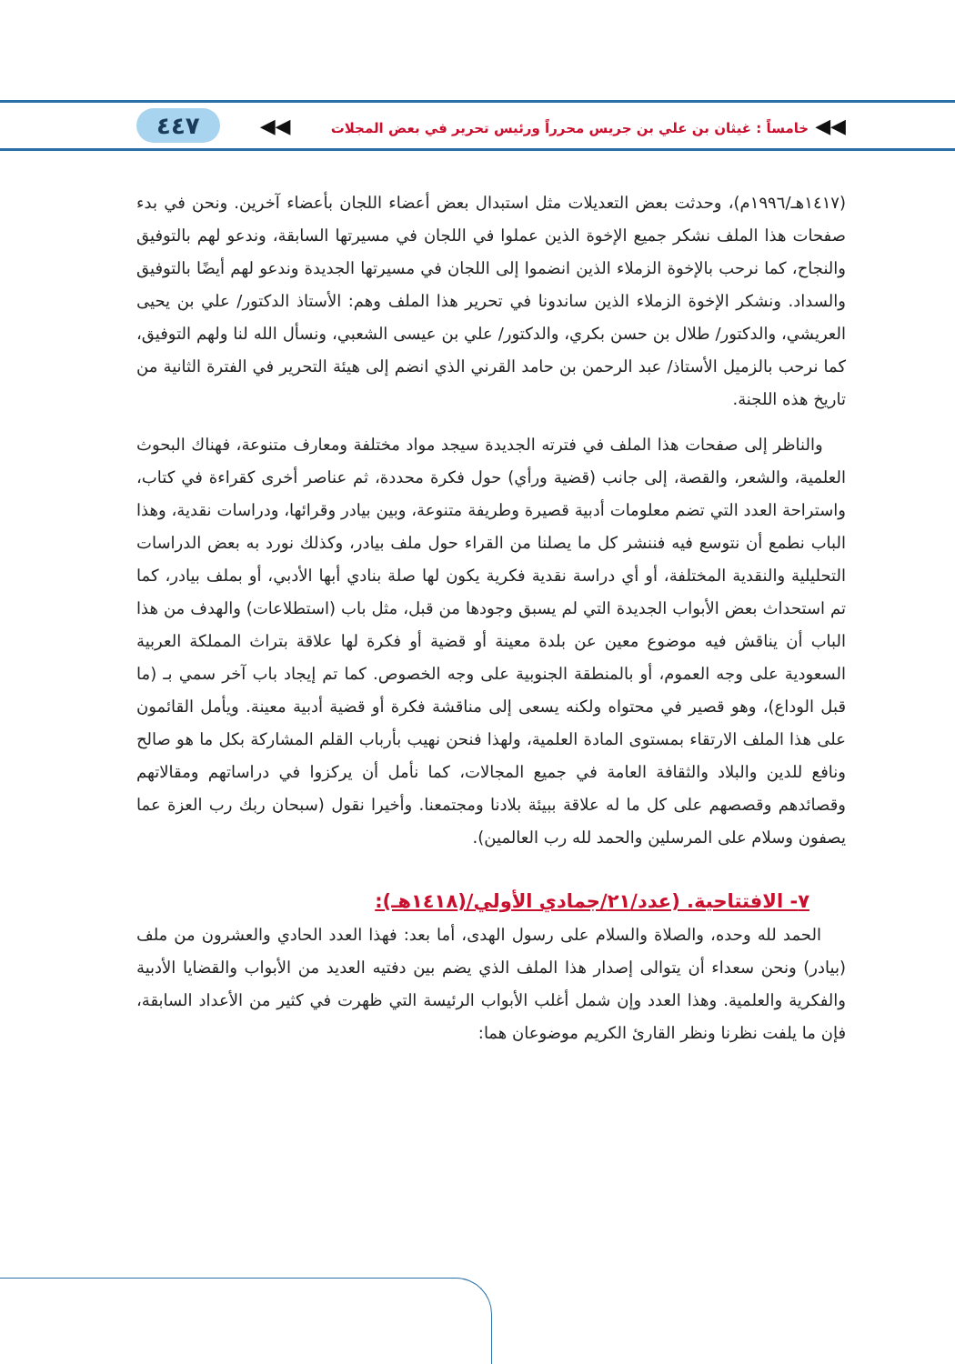◀◀ خامساً : غيثان بن علي بن جريس محرراً ورئيس تحرير في بعض المجلات ◀◀ ٤٤٧
(١٤١٧هـ/١٩٩٦م)، وحدثت بعض التعديلات مثل استبدال بعض أعضاء اللجان بأعضاء آخرين. ونحن في بدء صفحات هذا الملف نشكر جميع الإخوة الذين عملوا في اللجان في مسيرتها السابقة، وندعو لهم بالتوفيق والنجاح، كما نرحب بالإخوة الزملاء الذين انضموا إلى اللجان في مسيرتها الجديدة وندعو لهم أيضًا بالتوفيق والسداد. ونشكر الإخوة الزملاء الذين ساندونا في تحرير هذا الملف وهم: الأستاذ الدكتور/ علي بن يحيى العريشي، والدكتور/ طلال بن حسن بكري، والدكتور/ علي بن عيسى الشعبي، ونسأل الله لنا ولهم التوفيق، كما نرحب بالزميل الأستاذ/ عبد الرحمن بن حامد القرني الذي انضم إلى هيئة التحرير في الفترة الثانية من تاريخ هذه اللجنة.
والناظر إلى صفحات هذا الملف في فترته الجديدة سيجد مواد مختلفة ومعارف متنوعة، فهناك البحوث العلمية، والشعر، والقصة، إلى جانب (قضية ورأي) حول فكرة محددة، ثم عناصر أخرى كقراءة في كتاب، واستراحة العدد التي تضم معلومات أدبية قصيرة وطريفة متنوعة، وبين بيادر وقرائها، ودراسات نقدية، وهذا الباب نطمع أن نتوسع فيه فننشر كل ما يصلنا من القراء حول ملف بيادر، وكذلك نورد به بعض الدراسات التحليلية والنقدية المختلفة، أو أي دراسة نقدية فكرية يكون لها صلة بنادي أبها الأدبي، أو بملف بيادر، كما تم استحداث بعض الأبواب الجديدة التي لم يسبق وجودها من قبل، مثل باب (استطلاعات) والهدف من هذا الباب أن يناقش فيه موضوع معين عن بلدة معينة أو قضية أو فكرة لها علاقة بتراث المملكة العربية السعودية على وجه العموم، أو بالمنطقة الجنوبية على وجه الخصوص. كما تم إيجاد باب آخر سمي بـ (ما قبل الوداع)، وهو قصير في محتواه ولكنه يسعى إلى مناقشة فكرة أو قضية أدبية معينة. ويأمل القائمون على هذا الملف الارتقاء بمستوى المادة العلمية، ولهذا فنحن نهيب بأرباب القلم المشاركة بكل ما هو صالح ونافع للدين والبلاد والثقافة العامة في جميع المجالات، كما نأمل أن يركزوا في دراساتهم ومقالاتهم وقصائدهم وقصصهم على كل ما له علاقة ببيئة بلادنا ومجتمعنا. وأخيرا نقول (سبحان ربك رب العزة عما يصفون وسلام على المرسلين والحمد لله رب العالمين).
٧- الافتتاحية. (عدد/٢١/جمادي الأولي/(١٤١٨هـ):
الحمد لله وحده، والصلاة والسلام على رسول الهدى، أما بعد: فهذا العدد الحادي والعشرون من ملف (بيادر) ونحن سعداء أن يتوالى إصدار هذا الملف الذي يضم بين دفتيه العديد من الأبواب والقضايا الأدبية والفكرية والعلمية. وهذا العدد وإن شمل أغلب الأبواب الرئيسة التي ظهرت في كثير من الأعداد السابقة، فإن ما يلفت نظرنا ونظر القارئ الكريم موضوعان هما: